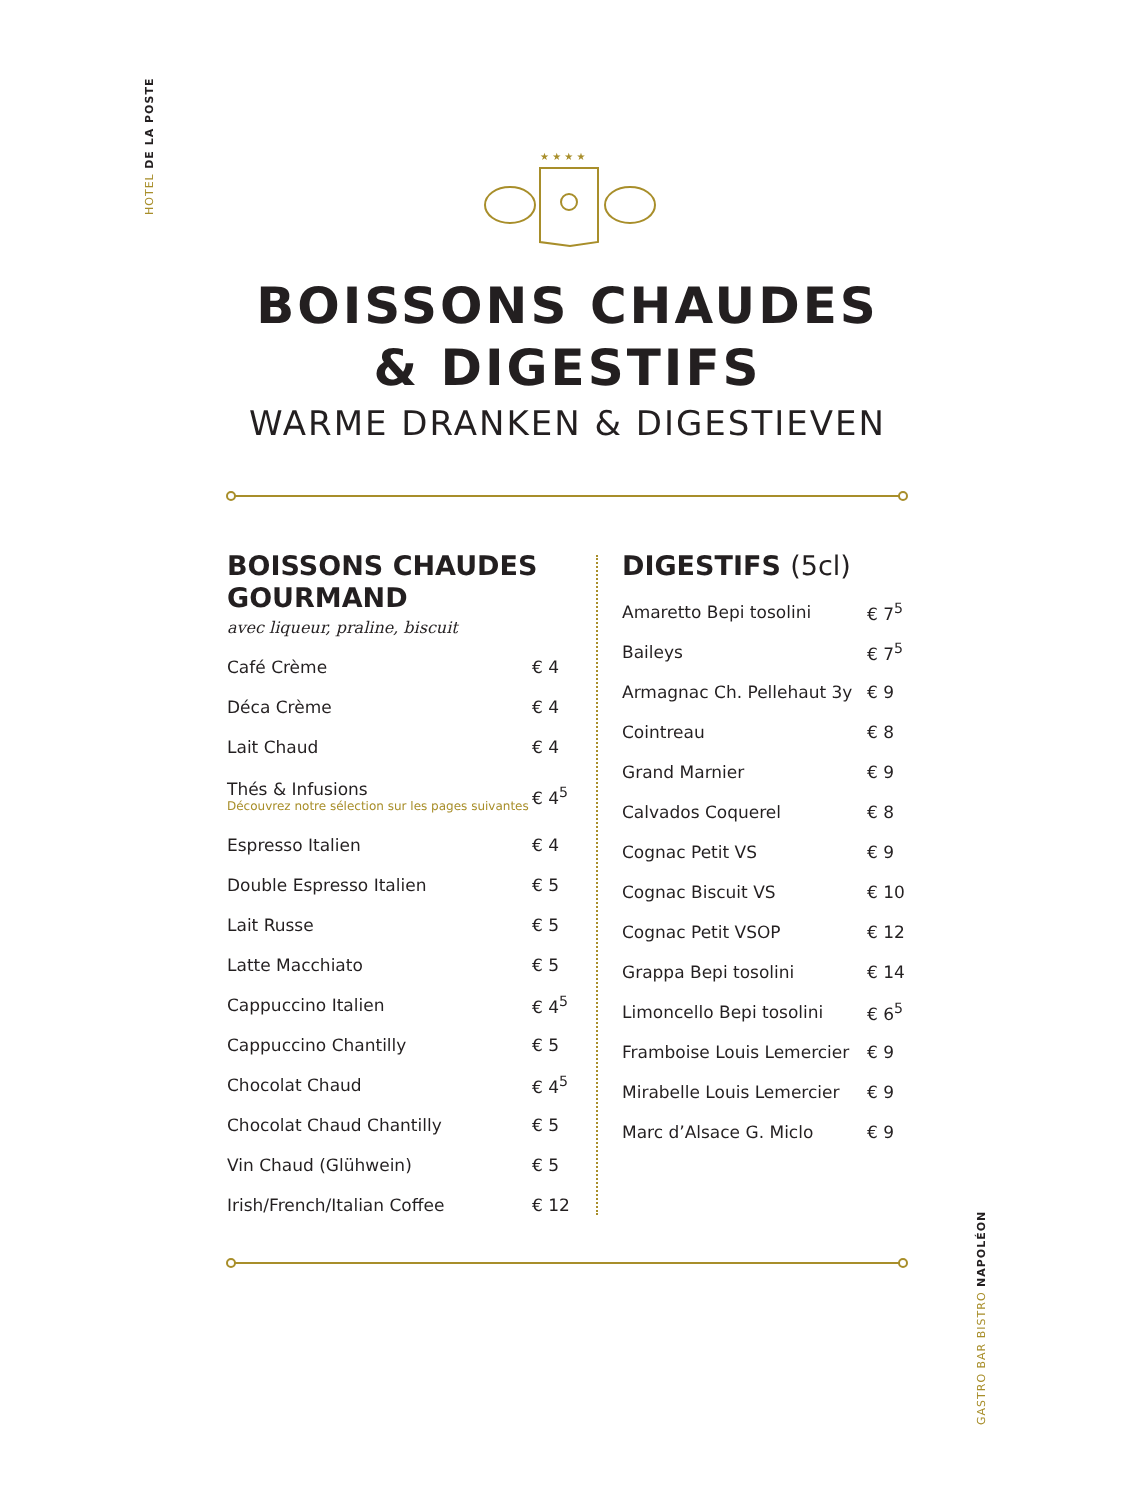HOTEL DE LA POSTE
★ ★ ★ ★
BOISSONS CHAUDES
& DIGESTIFS
WARME DRANKEN & DIGESTIEVEN
BOISSONS CHAUDES GOURMAND
avec liqueur, praline, biscuit
| Café Crème | € 4 |
| Déca Crème | € 4 |
| Lait Chaud | € 4 |
| Thés & Infusions Découvrez notre sélection sur les pages suivantes | € 4<sup>5</sup> |
| Espresso Italien | € 4 |
| Double Espresso Italien | € 5 |
| Lait Russe | € 5 |
| Latte Macchiato | € 5 |
| Cappuccino Italien | € 4<sup>5</sup> |
| Cappuccino Chantilly | € 5 |
| Chocolat Chaud | € 4<sup>5</sup> |
| Chocolat Chaud Chantilly | € 5 |
| Vin Chaud (Glühwein) | € 5 |
| Irish/French/Italian Coffee | € 12 |
DIGESTIFS (5cl)
| Amaretto Bepi tosolini | € 7<sup>5</sup> |
| Baileys | € 7<sup>5</sup> |
| Armagnac Ch. Pellehaut 3y | € 9 |
| Cointreau | € 8 |
| Grand Marnier | € 9 |
| Calvados Coquerel | € 8 |
| Cognac Petit VS | € 9 |
| Cognac Biscuit VS | € 10 |
| Cognac Petit VSOP | € 12 |
| Grappa Bepi tosolini | € 14 |
| Limoncello Bepi tosolini | € 6<sup>5</sup> |
| Framboise Louis Lemercier | € 9 |
| Mirabelle Louis Lemercier | € 9 |
| Marc d’Alsace G. Miclo | € 9 |
GASTRO BAR BISTRO NAPOLÉON